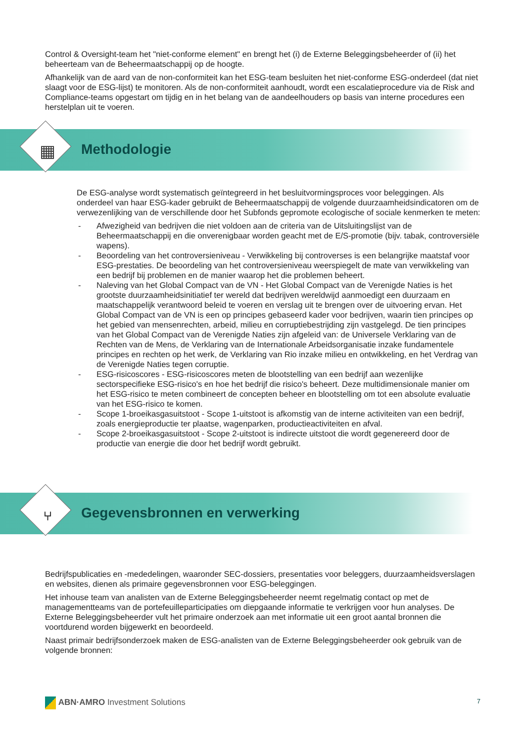Control & Oversight-team het "niet-conforme element" en brengt het (i) de Externe Beleggingsbeheerder of (ii) het beheerteam van de Beheermaatschappij op de hoogte.
Afhankelijk van de aard van de non-conformiteit kan het ESG-team besluiten het niet-conforme ESG-onderdeel (dat niet slaagt voor de ESG-lijst) te monitoren. Als de non-conformiteit aanhoudt, wordt een escalatieprocedure via de Risk and Compliance-teams opgestart om tijdig en in het belang van de aandeelhouders op basis van interne procedures een herstelplan uit te voeren.
▦ Methodologie
De ESG-analyse wordt systematisch geïntegreerd in het besluitvormingsproces voor beleggingen. Als onderdeel van haar ESG-kader gebruikt de Beheermaatschappij de volgende duurzaamheidsindicatoren om de verwezenlijking van de verschillende door het Subfonds gepromote ecologische of sociale kenmerken te meten:
- Afwezigheid van bedrijven die niet voldoen aan de criteria van de Uitsluitingslijst van de Beheermaatschappij en die onverenigbaar worden geacht met de E/S-promotie (bijv. tabak, controversiële wapens).
- Beoordeling van het controversieniveau - Verwikkeling bij controverses is een belangrijke maatstaf voor ESG-prestaties. De beoordeling van het controversieniveau weerspiegelt de mate van verwikkeling van een bedrijf bij problemen en de manier waarop het die problemen beheert.
- Naleving van het Global Compact van de VN - Het Global Compact van de Verenigde Naties is het grootste duurzaamheidsinitiatief ter wereld dat bedrijven wereldwijd aanmoedigt een duurzaam en maatschappelijk verantwoord beleid te voeren en verslag uit te brengen over de uitvoering ervan. Het Global Compact van de VN is een op principes gebaseerd kader voor bedrijven, waarin tien principes op het gebied van mensenrechten, arbeid, milieu en corruptiebestrijding zijn vastgelegd. De tien principes van het Global Compact van de Verenigde Naties zijn afgeleid van: de Universele Verklaring van de Rechten van de Mens, de Verklaring van de Internationale Arbeidsorganisatie inzake fundamentele principes en rechten op het werk, de Verklaring van Rio inzake milieu en ontwikkeling, en het Verdrag van de Verenigde Naties tegen corruptie.
- ESG-risicoscores - ESG-risicoscores meten de blootstelling van een bedrijf aan wezenlijke sectorspecifieke ESG-risico's en hoe het bedrijf die risico's beheert. Deze multidimensionale manier om het ESG-risico te meten combineert de concepten beheer en blootstelling om tot een absolute evaluatie van het ESG-risico te komen.
- Scope 1-broeikasgasuitstoot - Scope 1-uitstoot is afkomstig van de interne activiteiten van een bedrijf, zoals energieproductie ter plaatse, wagenparken, productieactiviteiten en afval.
- Scope 2-broeikasgasuitstoot - Scope 2-uitstoot is indirecte uitstoot die wordt gegenereerd door de productie van energie die door het bedrijf wordt gebruikt.
⑂ Gegevensbronnen en verwerking
Bedrijfspublicaties en -mededelingen, waaronder SEC-dossiers, presentaties voor beleggers, duurzaamheidsverslagen en websites, dienen als primaire gegevensbronnen voor ESG-beleggingen.
Het inhouse team van analisten van de Externe Beleggingsbeheerder neemt regelmatig contact op met de managementteams van de portefeuilleparticipaties om diepgaande informatie te verkrijgen voor hun analyses. De Externe Beleggingsbeheerder vult het primaire onderzoek aan met informatie uit een groot aantal bronnen die voortdurend worden bijgewerkt en beoordeeld.
Naast primair bedrijfsonderzoek maken de ESG-analisten van de Externe Beleggingsbeheerder ook gebruik van de volgende bronnen:
ABN·AMRO Investment Solutions
7